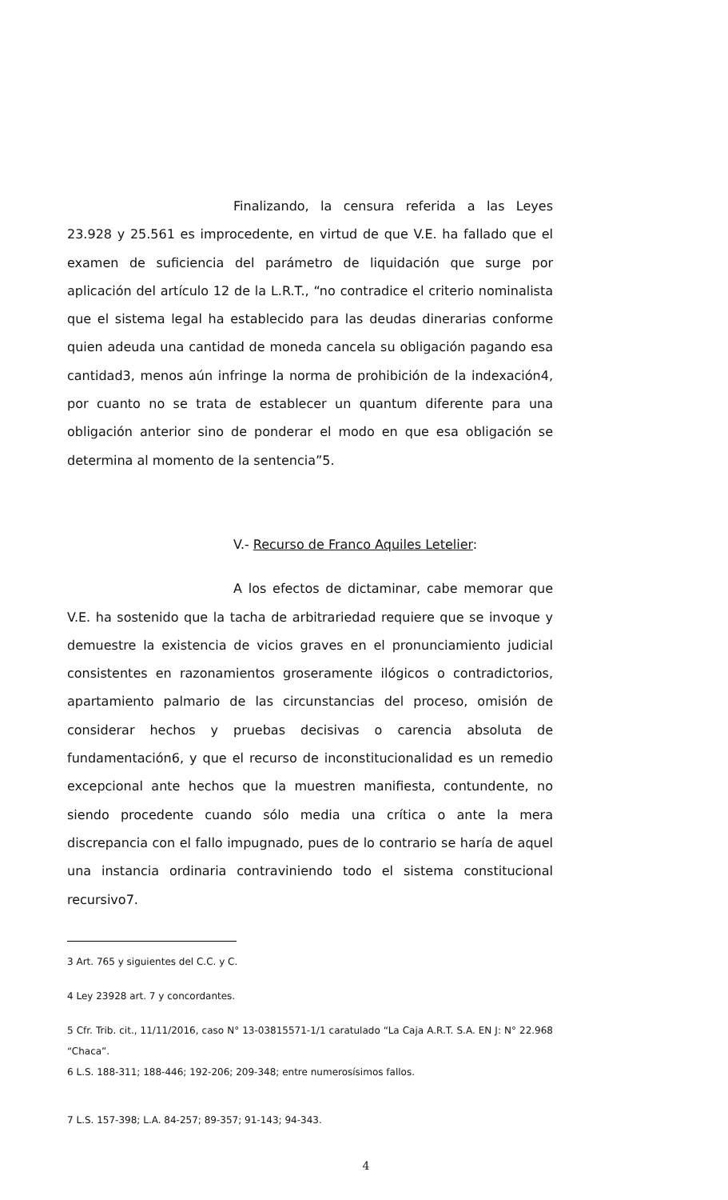Finalizando, la censura referida a las Leyes 23.928 y 25.561 es improcedente, en virtud de que V.E. ha fallado que el examen de suficiencia del parámetro de liquidación que surge por aplicación del artículo 12 de la L.R.T., “no contradice el criterio nominalista que el sistema legal ha establecido para las deudas dinerarias conforme quien adeuda una cantidad de moneda cancela su obligación pagando esa cantidad3, menos aún infringe la norma de prohibición de la indexación4, por cuanto no se trata de establecer un quantum diferente para una obligación anterior sino de ponderar el modo en que esa obligación se determina al momento de la sentencia”5.
V.- Recurso de Franco Aquiles Letelier:
A los efectos de dictaminar, cabe memorar que V.E. ha sostenido que la tacha de arbitrariedad requiere que se invoque y demuestre la existencia de vicios graves en el pronunciamiento judicial consistentes en razonamientos groseramente ilógicos o contradictorios, apartamiento palmario de las circunstancias del proceso, omisión de considerar hechos y pruebas decisivas o carencia absoluta de fundamentación6, y que el recurso de inconstitucionalidad es un remedio excepcional ante hechos que la muestren manifiesta, contundente, no siendo procedente cuando sólo media una crítica o ante la mera discrepancia con el fallo impugnado, pues de lo contrario se haría de aquel una instancia ordinaria contraviniendo todo el sistema constitucional recursivo7.
3 Art. 765 y siguientes del C.C. y C.
4 Ley 23928 art. 7 y concordantes.
5 Cfr. Trib. cit., 11/11/2016, caso N° 13-03815571-1/1 caratulado “La Caja A.R.T. S.A. EN J: N° 22.968 “Chaca”.
6 L.S. 188-311; 188-446; 192-206; 209-348; entre numerosísimos fallos.
7 L.S. 157-398; L.A. 84-257; 89-357; 91-143; 94-343.
4